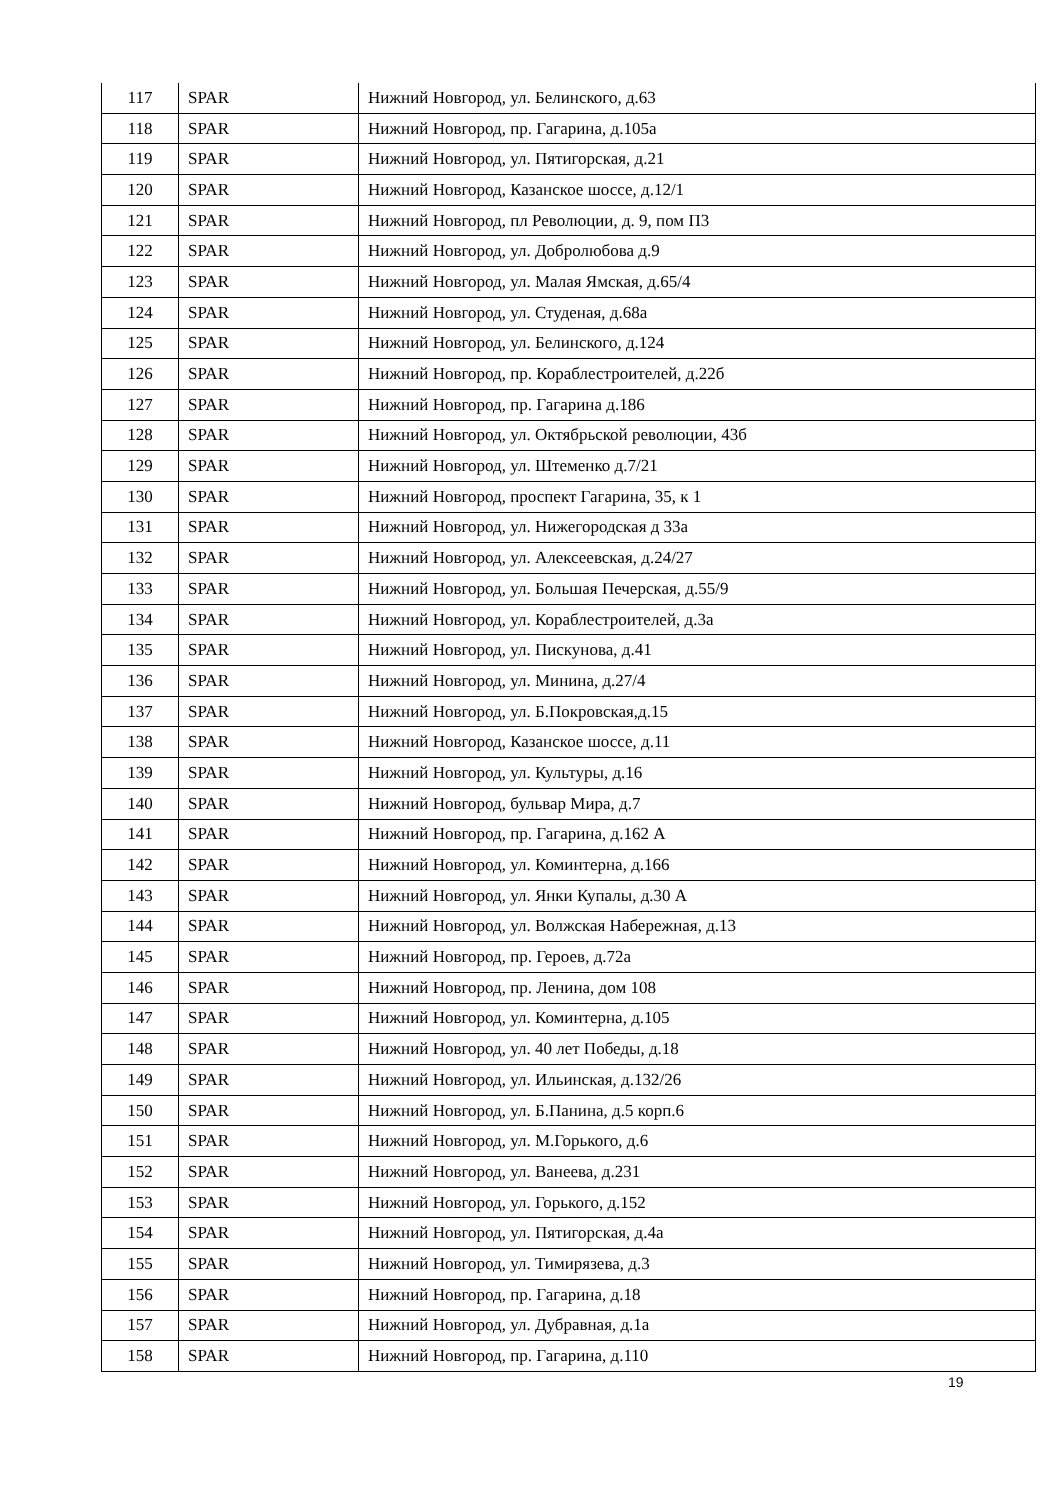| 117 | SPAR | Нижний Новгород, ул. Белинского, д.63 |
| 118 | SPAR | Нижний Новгород, пр. Гагарина, д.105а |
| 119 | SPAR | Нижний Новгород, ул. Пятигорская, д.21 |
| 120 | SPAR | Нижний Новгород, Казанское шоссе, д.12/1 |
| 121 | SPAR | Нижний Новгород, пл Революции, д. 9, пом П3 |
| 122 | SPAR | Нижний Новгород, ул. Добролюбова д.9 |
| 123 | SPAR | Нижний Новгород, ул. Малая Ямская, д.65/4 |
| 124 | SPAR | Нижний Новгород, ул. Студеная, д.68а |
| 125 | SPAR | Нижний Новгород, ул. Белинского, д.124 |
| 126 | SPAR | Нижний Новгород, пр. Кораблестроителей, д.22б |
| 127 | SPAR | Нижний Новгород, пр. Гагарина д.186 |
| 128 | SPAR | Нижний Новгород, ул. Октябрьской революции, 43б |
| 129 | SPAR | Нижний Новгород, ул. Штеменко д.7/21 |
| 130 | SPAR | Нижний Новгород, проспект Гагарина, 35, к 1 |
| 131 | SPAR | Нижний Новгород, ул. Нижегородская д 33а |
| 132 | SPAR | Нижний Новгород, ул. Алексеевская, д.24/27 |
| 133 | SPAR | Нижний Новгород, ул. Большая Печерская, д.55/9 |
| 134 | SPAR | Нижний Новгород, ул. Кораблестроителей, д.3а |
| 135 | SPAR | Нижний Новгород, ул. Пискунова, д.41 |
| 136 | SPAR | Нижний Новгород, ул. Минина, д.27/4 |
| 137 | SPAR | Нижний Новгород, ул. Б.Покровская,д.15 |
| 138 | SPAR | Нижний Новгород, Казанское шоссе, д.11 |
| 139 | SPAR | Нижний Новгород, ул. Культуры, д.16 |
| 140 | SPAR | Нижний Новгород, бульвар Мира, д.7 |
| 141 | SPAR | Нижний Новгород, пр. Гагарина, д.162 А |
| 142 | SPAR | Нижний Новгород, ул. Коминтерна, д.166 |
| 143 | SPAR | Нижний Новгород, ул. Янки Купалы, д.30 А |
| 144 | SPAR | Нижний Новгород, ул. Волжская Набережная, д.13 |
| 145 | SPAR | Нижний Новгород, пр. Героев, д.72а |
| 146 | SPAR | Нижний Новгород, пр. Ленина, дом 108 |
| 147 | SPAR | Нижний Новгород, ул. Коминтерна, д.105 |
| 148 | SPAR | Нижний Новгород, ул. 40 лет Победы, д.18 |
| 149 | SPAR | Нижний Новгород, ул. Ильинская, д.132/26 |
| 150 | SPAR | Нижний Новгород, ул. Б.Панина, д.5 корп.6 |
| 151 | SPAR | Нижний Новгород, ул. М.Горького, д.6 |
| 152 | SPAR | Нижний Новгород, ул. Ванеева, д.231 |
| 153 | SPAR | Нижний Новгород, ул. Горького, д.152 |
| 154 | SPAR | Нижний Новгород, ул. Пятигорская, д.4а |
| 155 | SPAR | Нижний Новгород, ул. Тимирязева, д.3 |
| 156 | SPAR | Нижний Новгород, пр. Гагарина, д.18 |
| 157 | SPAR | Нижний Новгород, ул. Дубравная, д.1а |
| 158 | SPAR | Нижний Новгород, пр. Гагарина, д.110 |
19